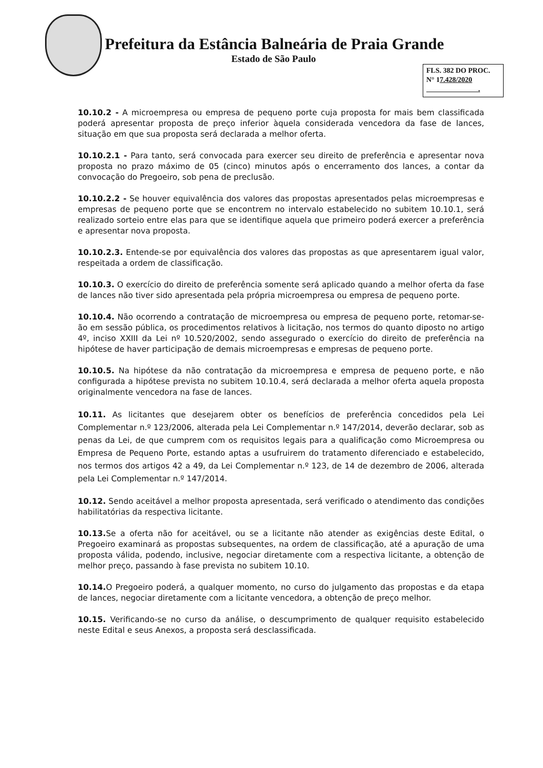Prefeitura da Estância Balneária de Praia Grande
Estado de São Paulo
FLS. 382 DO PROC.
N° 17.428/2020
.
10.10.2 - A microempresa ou empresa de pequeno porte cuja proposta for mais bem classificada poderá apresentar proposta de preço inferior àquela considerada vencedora da fase de lances, situação em que sua proposta será declarada a melhor oferta.
10.10.2.1 - Para tanto, será convocada para exercer seu direito de preferência e apresentar nova proposta no prazo máximo de 05 (cinco) minutos após o encerramento dos lances, a contar da convocação do Pregoeiro, sob pena de preclusão.
10.10.2.2 - Se houver equivalência dos valores das propostas apresentados pelas microempresas e empresas de pequeno porte que se encontrem no intervalo estabelecido no subitem 10.10.1, será realizado sorteio entre elas para que se identifique aquela que primeiro poderá exercer a preferência e apresentar nova proposta.
10.10.2.3. Entende-se por equivalência dos valores das propostas as que apresentarem igual valor, respeitada a ordem de classificação.
10.10.3. O exercício do direito de preferência somente será aplicado quando a melhor oferta da fase de lances não tiver sido apresentada pela própria microempresa ou empresa de pequeno porte.
10.10.4. Não ocorrendo a contratação de microempresa ou empresa de pequeno porte, retomar-se-ão em sessão pública, os procedimentos relativos à licitação, nos termos do quanto diposto no artigo 4º, inciso XXIII da Lei nº 10.520/2002, sendo assegurado o exercício do direito de preferência na hipótese de haver participação de demais microempresas e empresas de pequeno porte.
10.10.5. Na hipótese da não contratação da microempresa e empresa de pequeno porte, e não configurada a hipótese prevista no subitem 10.10.4, será declarada a melhor oferta aquela proposta originalmente vencedora na fase de lances.
10.11. As licitantes que desejarem obter os benefícios de preferência concedidos pela Lei Complementar n.º 123/2006, alterada pela Lei Complementar n.º 147/2014, deverão declarar, sob as penas da Lei, de que cumprem com os requisitos legais para a qualificação como Microempresa ou Empresa de Pequeno Porte, estando aptas a usufruirem do tratamento diferenciado e estabelecido, nos termos dos artigos 42 a 49, da Lei Complementar n.º 123, de 14 de dezembro de 2006, alterada pela Lei Complementar n.º 147/2014.
10.12. Sendo aceitável a melhor proposta apresentada, será verificado o atendimento das condições habilitatórias da respectiva licitante.
10.13. Se a oferta não for aceitável, ou se a licitante não atender as exigências deste Edital, o Pregoeiro examinará as propostas subsequentes, na ordem de classificação, até a apuração de uma proposta válida, podendo, inclusive, negociar diretamente com a respectiva licitante, a obtenção de melhor preço, passando à fase prevista no subitem 10.10.
10.14. O Pregoeiro poderá, a qualquer momento, no curso do julgamento das propostas e da etapa de lances, negociar diretamente com a licitante vencedora, a obtenção de preço melhor.
10.15. Verificando-se no curso da análise, o descumprimento de qualquer requisito estabelecido neste Edital e seus Anexos, a proposta será desclassificada.